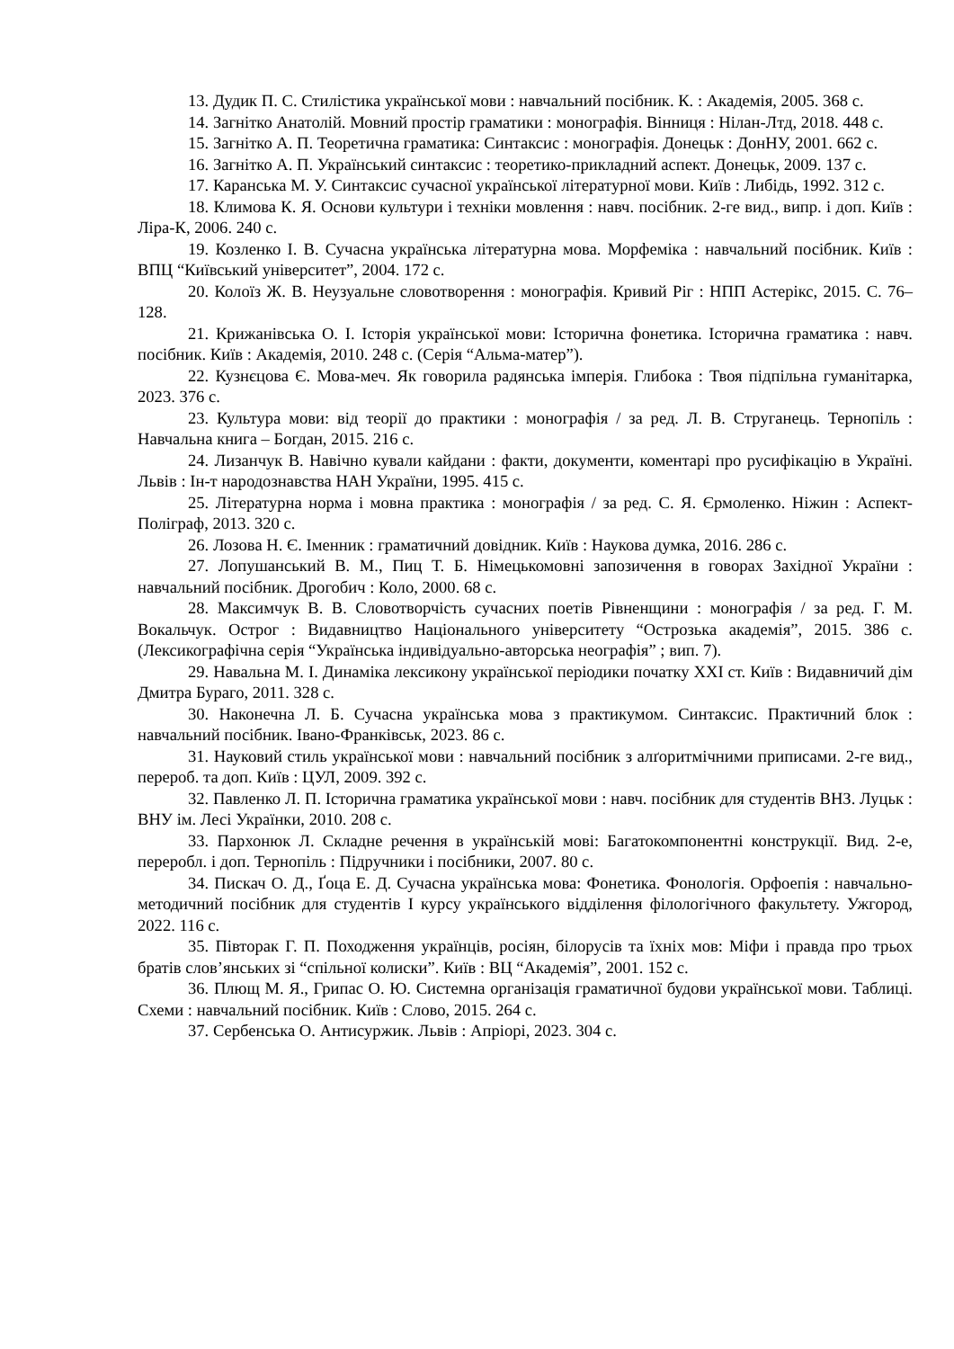13. Дудик П. С. Стилістика української мови : навчальний посібник. К. : Академія, 2005. 368 с.
14. Загнітко Анатолій. Мовний простір граматики : монографія. Вінниця : Нілан-Лтд, 2018. 448 с.
15. Загнітко А. П. Теоретична граматика: Синтаксис : монографія. Донецьк : ДонНУ, 2001. 662 с.
16. Загнітко А. П. Український синтаксис : теоретико-прикладний аспект. Донецьк, 2009. 137 с.
17. Каранська М. У. Синтаксис сучасної української літературної мови. Київ : Либідь, 1992. 312 с.
18. Климова К. Я. Основи культури і техніки мовлення : навч. посібник. 2-ге вид., випр. і доп. Київ : Ліра-К, 2006. 240 с.
19. Козленко І. В. Сучасна українська літературна мова. Морфеміка : навчальний посібник. Київ : ВПЦ “Київський університет”, 2004. 172 с.
20. Колоїз Ж. В. Неузуальне словотворення : монографія. Кривий Ріг : НПП Астерікс, 2015. С. 76–128.
21. Крижанівська О. І. Історія української мови: Історична фонетика. Історична граматика : навч. посібник. Київ : Академія, 2010. 248 с. (Серія “Альма-матер”).
22. Кузнєцова Є. Мова-меч. Як говорила радянська імперія. Глибока : Твоя підпільна гуманітарка, 2023. 376 с.
23. Культура мови: від теорії до практики : монографія / за ред. Л. В. Струганець. Тернопіль : Навчальна книга – Богдан, 2015. 216 с.
24. Лизанчук В. Навічно кували кайдани : факти, документи, коментарі про русифікацію в Україні. Львів : Ін-т народознавства НАН України, 1995. 415 с.
25. Літературна норма і мовна практика : монографія / за ред. С. Я. Єрмоленко. Ніжин : Аспект-Поліграф, 2013. 320 с.
26. Лозова Н. Є. Іменник : граматичний довідник. Київ : Наукова думка, 2016. 286 с.
27. Лопушанський В. М., Пиц Т. Б. Німецькомовні запозичення в говорах Західної України : навчальний посібник. Дрогобич : Коло, 2000. 68 с.
28. Максимчук В. В. Словотворчість сучасних поетів Рівненщини : монографія / за ред. Г. М. Вокальчук. Острог : Видавництво Національного університету “Острозька академія”, 2015. 386 с. (Лексикографічна серія “Українська індивідуально-авторська неографія” ; вип. 7).
29. Навальна М. І. Динаміка лексикону української періодики початку XXI ст. Київ : Видавничий дім Дмитра Бураго, 2011. 328 с.
30. Наконечна Л. Б. Сучасна українська мова з практикумом. Синтаксис. Практичний блок : навчальний посібник. Івано-Франківськ, 2023. 86 с.
31. Науковий стиль української мови : навчальний посібник з алґоритмічними приписами. 2-ге вид., перероб. та доп. Київ : ЦУЛ, 2009. 392 с.
32. Павленко Л. П. Історична граматика української мови : навч. посібник для студентів ВНЗ. Луцьк : ВНУ ім. Лесі Українки, 2010. 208 с.
33. Пархонюк Л. Складне речення в українській мові: Багатокомпонентні конструкції. Вид. 2-е, переробл. і доп. Тернопіль : Підручники і посібники, 2007. 80 с.
34. Пискач О. Д., Ґоца Е. Д. Сучасна українська мова: Фонетика. Фонологія. Орфоепія : навчально-методичний посібник для студентів І курсу українського відділення філологічного факультету. Ужгород, 2022. 116 с.
35. Півторак Г. П. Походження українців, росіян, білорусів та їхніх мов: Міфи і правда про трьох братів слов’янських зі “спільної колиски”. Київ : ВЦ “Академія”, 2001. 152 с.
36. Плющ М. Я., Грипас О. Ю. Системна організація граматичної будови української мови. Таблиці. Схеми : навчальний посібник. Київ : Слово, 2015. 264 с.
37. Сербенська О. Антисуржик. Львів : Апріорі, 2023. 304 с.